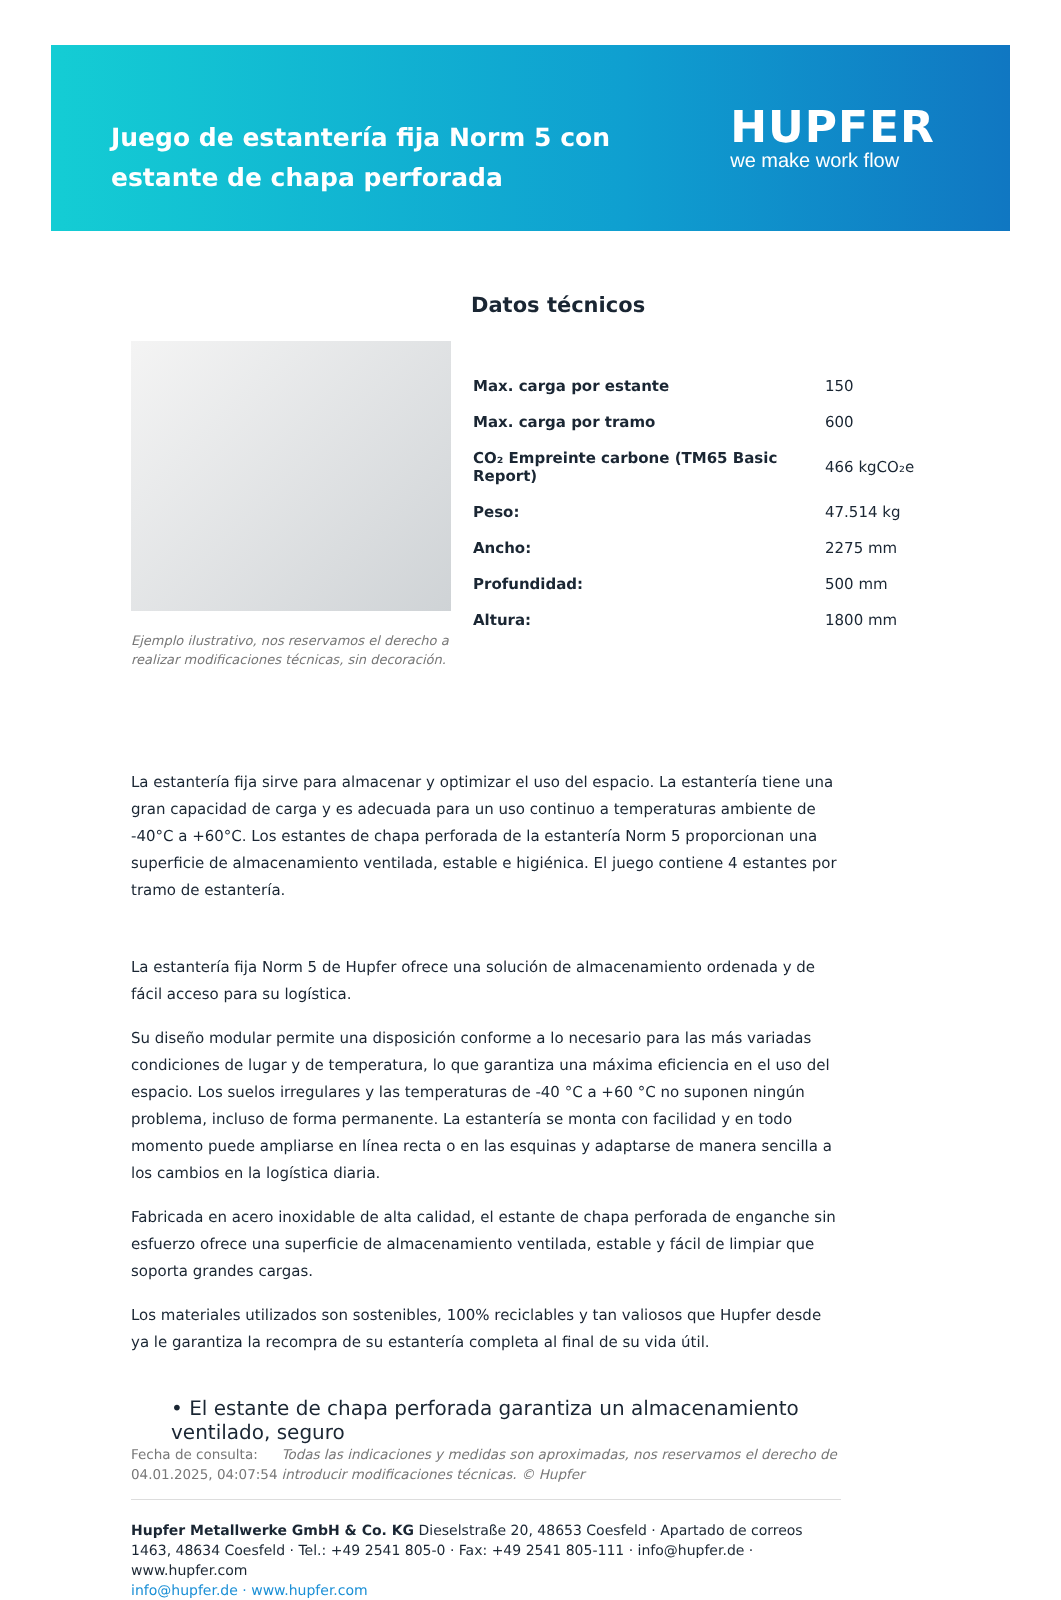Juego de estantería fija Norm 5 con estante de chapa perforada
HUPFER
we make work flow
Ejemplo ilustrativo, nos reservamos el derecho a realizar modificaciones técnicas, sin decoración.
Datos técnicos
| Max. carga por estante | 150 |
| Max. carga por tramo | 600 |
| CO₂ Empreinte carbone (TM65 Basic Report) | 466 kgCO₂e |
| Peso: | 47.514 kg |
| Ancho: | 2275 mm |
| Profundidad: | 500 mm |
| Altura: | 1800 mm |
La estantería fija sirve para almacenar y optimizar el uso del espacio. La estantería tiene una gran capacidad de carga y es adecuada para un uso continuo a temperaturas ambiente de -40°C a +60°C. Los estantes de chapa perforada de la estantería Norm 5 proporcionan una superficie de almacenamiento ventilada, estable e higiénica. El juego contiene 4 estantes por tramo de estantería.
La estantería fija Norm 5 de Hupfer ofrece una solución de almacenamiento ordenada y de fácil acceso para su logística.
Su diseño modular permite una disposición conforme a lo necesario para las más variadas condiciones de lugar y de temperatura, lo que garantiza una máxima eficiencia en el uso del espacio. Los suelos irregulares y las temperaturas de -40 °C a +60 °C no suponen ningún problema, incluso de forma permanente. La estantería se monta con facilidad y en todo momento puede ampliarse en línea recta o en las esquinas y adaptarse de manera sencilla a los cambios en la logística diaria.
Fabricada en acero inoxidable de alta calidad, el estante de chapa perforada de enganche sin esfuerzo ofrece una superficie de almacenamiento ventilada, estable y fácil de limpiar que soporta grandes cargas.
Los materiales utilizados son sostenibles, 100% reciclables y tan valiosos que Hupfer desde ya le garantiza la recompra de su estantería completa al final de su vida útil.
• El estante de chapa perforada garantiza un almacenamiento ventilado, seguro
Fecha de consulta: 04.01.2025, 04:07:54
Todas las indicaciones y medidas son aproximadas, nos reservamos el derecho de introducir modificaciones técnicas. © Hupfer
Hupfer Metallwerke GmbH & Co. KG Dieselstraße 20, 48653 Coesfeld · Apartado de correos 1463, 48634 Coesfeld · Tel.: +49 2541 805-0 · Fax: +49 2541 805-111 · info@hupfer.de · www.hupfer.com
info@hupfer.de · www.hupfer.com